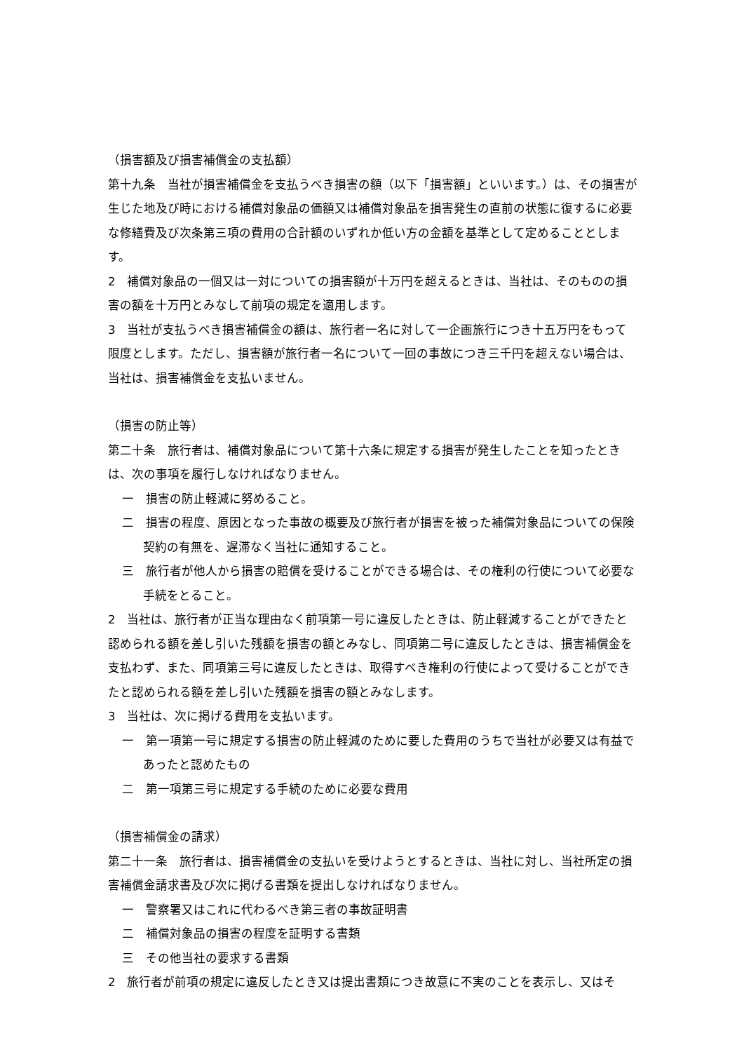（損害額及び損害補償金の支払額）
第十九条　当社が損害補償金を支払うべき損害の額（以下「損害額」といいます。）は、その損害が生じた地及び時における補償対象品の価額又は補償対象品を損害発生の直前の状態に復するに必要な修繕費及び次条第三項の費用の合計額のいずれか低い方の金額を基準として定めることとします。
2　補償対象品の一個又は一対についての損害額が十万円を超えるときは、当社は、そのものの損害の額を十万円とみなして前項の規定を適用します。
3　当社が支払うべき損害補償金の額は、旅行者一名に対して一企画旅行につき十五万円をもって限度とします。ただし、損害額が旅行者一名について一回の事故につき三千円を超えない場合は、当社は、損害補償金を支払いません。
（損害の防止等）
第二十条　旅行者は、補償対象品について第十六条に規定する損害が発生したことを知ったときは、次の事項を履行しなければなりません。
一　損害の防止軽減に努めること。
二　損害の程度、原因となった事故の概要及び旅行者が損害を被った補償対象品についての保険契約の有無を、遅滞なく当社に通知すること。
三　旅行者が他人から損害の賠償を受けることができる場合は、その権利の行使について必要な手続をとること。
2　当社は、旅行者が正当な理由なく前項第一号に違反したときは、防止軽減することができたと認められる額を差し引いた残額を損害の額とみなし、同項第二号に違反したときは、損害補償金を支払わず、また、同項第三号に違反したときは、取得すべき権利の行使によって受けることができたと認められる額を差し引いた残額を損害の額とみなします。
3　当社は、次に掲げる費用を支払います。
一　第一項第一号に規定する損害の防止軽減のために要した費用のうちで当社が必要又は有益であったと認めたもの
二　第一項第三号に規定する手続のために必要な費用
（損害補償金の請求）
第二十一条　旅行者は、損害補償金の支払いを受けようとするときは、当社に対し、当社所定の損害補償金請求書及び次に掲げる書類を提出しなければなりません。
一　警察署又はこれに代わるべき第三者の事故証明書
二　補償対象品の損害の程度を証明する書類
三　その他当社の要求する書類
2　旅行者が前項の規定に違反したとき又は提出書類につき故意に不実のことを表示し、又はそ